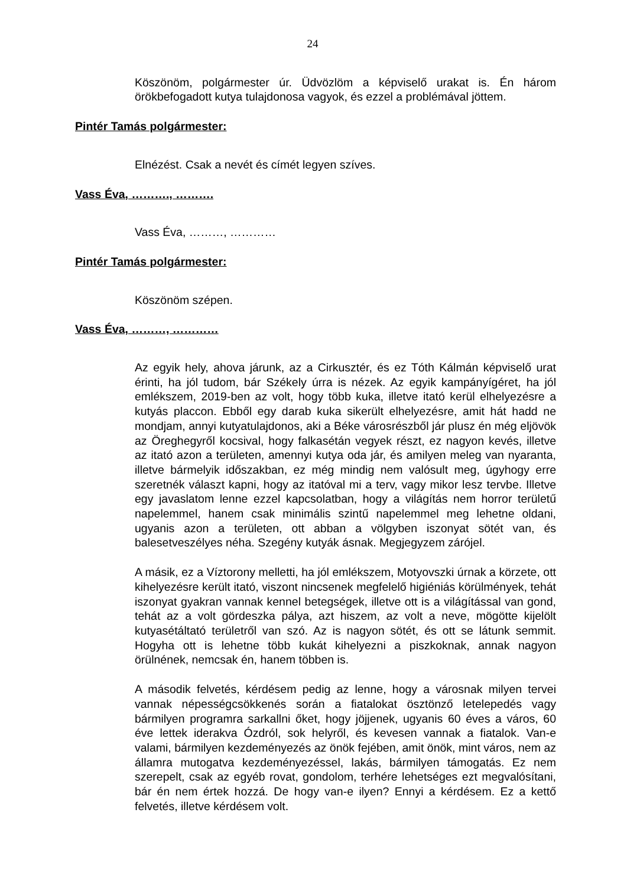24
Köszönöm, polgármester úr. Üdvözlöm a képviselő urakat is. Én három örökbefogadott kutya tulajdonosa vagyok, és ezzel a problémával jöttem.
Pintér Tamás polgármester:
Elnézést. Csak a nevét és címét legyen szíves.
Vass Éva, ………., ……….
Vass Éva, ………, …………
Pintér Tamás polgármester:
Köszönöm szépen.
Vass Éva, ………, …………
Az egyik hely, ahova járunk, az a Cirkusztér, és ez Tóth Kálmán képviselő urat érinti, ha jól tudom, bár Székely úrra is nézek. Az egyik kampányígéret, ha jól emlékszem, 2019-ben az volt, hogy több kuka, illetve itató kerül elhelyezésre a kutyás placcon. Ebből egy darab kuka sikerült elhelyezésre, amit hát hadd ne mondjam, annyi kutyatulajdonos, aki a Béke városrészből jár plusz én még eljövök az Öreghegyről kocsival, hogy falkasétán vegyek részt, ez nagyon kevés, illetve az itató azon a területen, amennyi kutya oda jár, és amilyen meleg van nyaranta, illetve bármelyik időszakban, ez még mindig nem valósult meg, úgyhogy erre szeretnék választ kapni, hogy az itatóval mi a terv, vagy mikor lesz tervbe. Illetve egy javaslatom lenne ezzel kapcsolatban, hogy a világítás nem horror területű napelemmel, hanem csak minimális szintű napelemmel meg lehetne oldani, ugyanis azon a területen, ott abban a völgyben iszonyat sötét van, és balesetveszélyes néha. Szegény kutyák ásnak. Megjegyzem zárójel.
A másik, ez a Víztorony melletti, ha jól emlékszem, Motyovszki úrnak a körzete, ott kihelyezésre került itató, viszont nincsenek megfelelő higiéniás körülmények, tehát iszonyat gyakran vannak kennel betegségek, illetve ott is a világítással van gond, tehát az a volt gördeszka pálya, azt hiszem, az volt a neve, mögötte kijelölt kutyasétáltató területről van szó. Az is nagyon sötét, és ott se látunk semmit. Hogyha ott is lehetne több kukát kihelyezni a piszkoknak, annak nagyon örülnének, nemcsak én, hanem többen is.
A második felvetés, kérdésem pedig az lenne, hogy a városnak milyen tervei vannak népességcsökkenés során a fiatalokat ösztönző letelepedés vagy bármilyen programra sarkallni őket, hogy jöjjenek, ugyanis 60 éves a város, 60 éve lettek iderakva Ózdról, sok helyről, és kevesen vannak a fiatalok. Van-e valami, bármilyen kezdeményezés az önök fejében, amit önök, mint város, nem az államra mutogatva kezdeményezéssel, lakás, bármilyen támogatás. Ez nem szerepelt, csak az egyéb rovat, gondolom, terhére lehetséges ezt megvalósítani, bár én nem értek hozzá. De hogy van-e ilyen? Ennyi a kérdésem. Ez a kettő felvetés, illetve kérdésem volt.